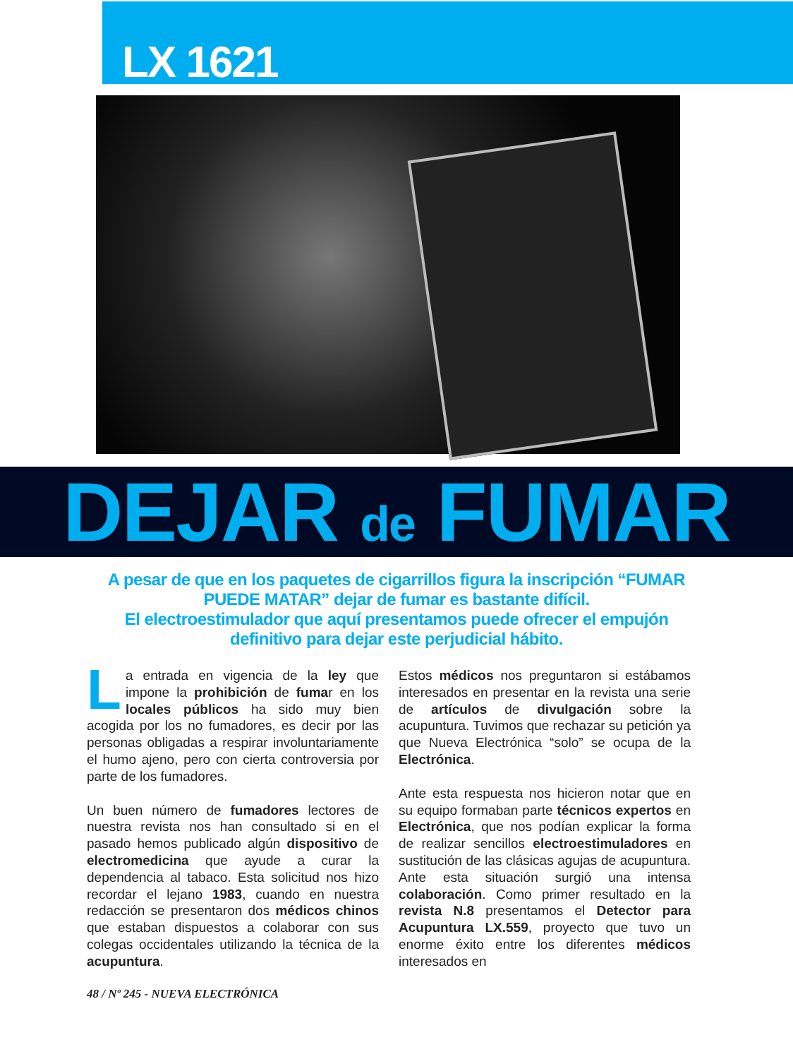LX 1621
DEJAR de FUMAR
A pesar de que en los paquetes de cigarrillos figura la inscripción “FUMAR PUEDE MATAR” dejar de fumar es bastante difícil.
El electroestimulador que aquí presentamos puede ofrecer el empujón definitivo para dejar este perjudicial hábito.
La entrada en vigencia de la ley que impone la prohibición de fumar en los locales públicos ha sido muy bien acogida por los no fumadores, es decir por las personas obligadas a respirar involuntariamente el humo ajeno, pero con cierta controversia por parte de los fumadores.
Un buen número de fumadores lectores de nuestra revista nos han consultado si en el pasado hemos publicado algún dispositivo de electromedicina que ayude a curar la dependencia al tabaco. Esta solicitud nos hizo recordar el lejano 1983, cuando en nuestra redacción se presentaron dos médicos chinos que estaban dispuestos a colaborar con sus colegas occidentales utilizando la técnica de la acupuntura.
Estos médicos nos preguntaron si estábamos interesados en presentar en la revista una serie de artículos de divulgación sobre la acupuntura. Tuvimos que rechazar su petición ya que Nueva Electrónica “solo” se ocupa de la Electrónica.
Ante esta respuesta nos hicieron notar que en su equipo formaban parte técnicos expertos en Electrónica, que nos podían explicar la forma de realizar sencillos electroestimuladores en sustitución de las clásicas agujas de acupuntura. Ante esta situación surgió una intensa colaboración. Como primer resultado en la revista N.8 presentamos el Detector para Acupuntura LX.559, proyecto que tuvo un enorme éxito entre los diferentes médicos interesados en
48 / Nº 245 - NUEVA ELECTRÓNICA